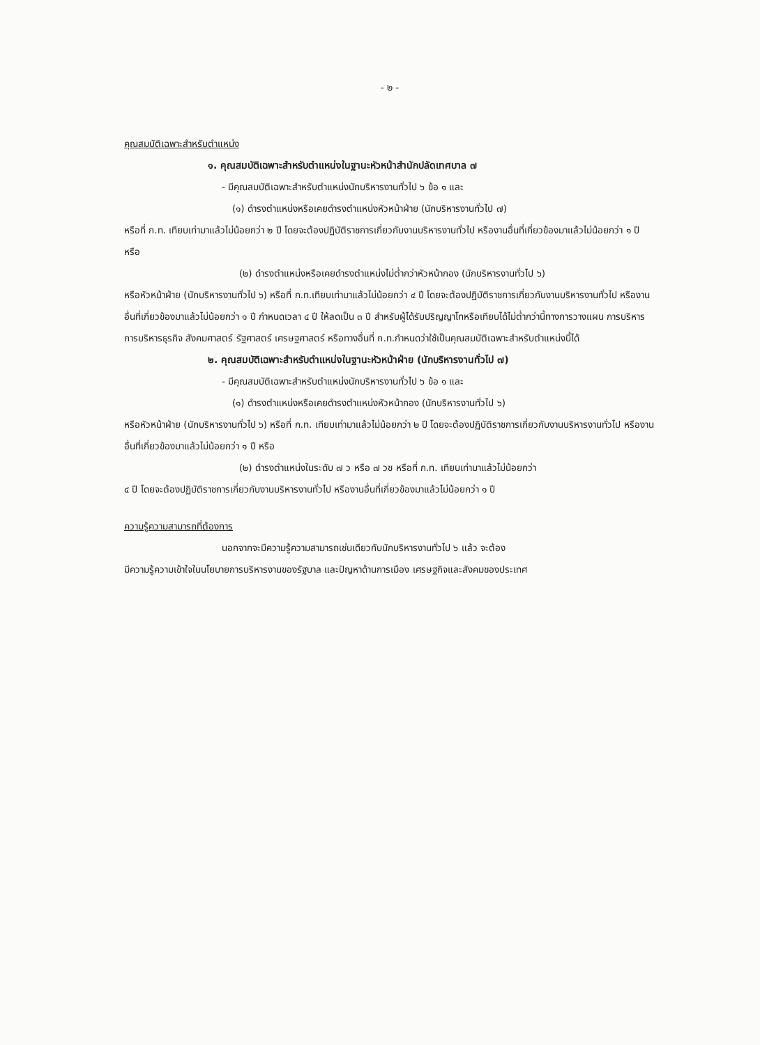- ๒ -
คุณสมบัติเฉพาะสำหรับตำแหน่ง
๑. คุณสมบัติเฉพาะสำหรับตำแหน่งในฐานะหัวหน้าสำนักปลัดเทศบาล ๗
- มีคุณสมบัติเฉพาะสำหรับตำแหน่งนักบริหารงานทั่วไป ๖ ข้อ ๑ และ
(๑) ดำรงตำแหน่งหรือเคยดำรงตำแหน่งหัวหน้าฝ่าย (นักบริหารงานทั่วไป ๗)
หรือที่ ก.ท. เทียบเท่ามาแล้วไม่น้อยกว่า ๒ ปี โดยจะต้องปฏิบัติราชการเกี่ยวกับงานบริหารงานทั่วไป หรืองานอื่นที่เกี่ยวข้องมาแล้วไม่น้อยกว่า ๑ ปี หรือ
(๒) ดำรงตำแหน่งหรือเคยดำรงตำแหน่งไม่ต่ำกว่าหัวหน้ากอง (นักบริหารงานทั่วไป ๖)
หรือหัวหน้าฝ่าย (นักบริหารงานทั่วไป ๖) หรือที่ ก.ท.เทียบเท่ามาแล้วไม่น้อยกว่า ๔ ปี โดยจะต้องปฏิบัติราชการเกี่ยวกับงานบริหารงานทั่วไป หรืองานอื่นที่เกี่ยวข้องมาแล้วไม่น้อยกว่า ๑ ปี กำหนดเวลา ๔ ปี ให้ลดเป็น ๓ ปี สำหรับผู้ได้รับปริญญาโทหรือเทียบได้ไม่ต่ำกว่านี้ทางการวางแผน การบริหาร การบริหารธุรกิจ สังคมศาสตร์ รัฐศาสตร์ เศรษฐศาสตร์ หรือทางอื่นที่ ก.ท.กำหนดว่าใช้เป็นคุณสมบัติเฉพาะสำหรับตำแหน่งนี้ได้
๒. คุณสมบัติเฉพาะสำหรับตำแหน่งในฐานะหัวหน้าฝ่าย (นักบริหารงานทั่วไป ๗)
- มีคุณสมบัติเฉพาะสำหรับตำแหน่งนักบริหารงานทั่วไป ๖ ข้อ ๑ และ
(๑) ดำรงตำแหน่งหรือเคยดำรงตำแหน่งหัวหน้ากอง (นักบริหารงานทั่วไป ๖)
หรือหัวหน้าฝ่าย (นักบริหารงานทั่วไป ๖) หรือที่ ก.ท. เทียบเท่ามาแล้วไม่น้อยกว่า ๒ ปี โดยจะต้องปฏิบัติราชการเกี่ยวกับงานบริหารงานทั่วไป หรืองานอื่นที่เกี่ยวข้องมาแล้วไม่น้อยกว่า ๑ ปี หรือ
(๒) ดำรงตำแหน่งในระดับ ๗ ว หรือ ๗ วช หรือที่ ก.ท. เทียบเท่ามาแล้วไม่น้อยกว่า
๔ ปี โดยจะต้องปฏิบัติราชการเกี่ยวกับงานบริหารงานทั่วไป หรืองานอื่นที่เกี่ยวข้องมาแล้วไม่น้อยกว่า ๑ ปี
ความรู้ความสามารถที่ต้องการ
นอกจากจะมีความรู้ความสามารถเช่นเดียวกับนักบริหารงานทั่วไป ๖ แล้ว จะต้อง
มีความรู้ความเข้าใจในนโยบายการบริหารงานของรัฐบาล และปัญหาด้านการเมือง เศรษฐกิจและสังคมของประเทศ